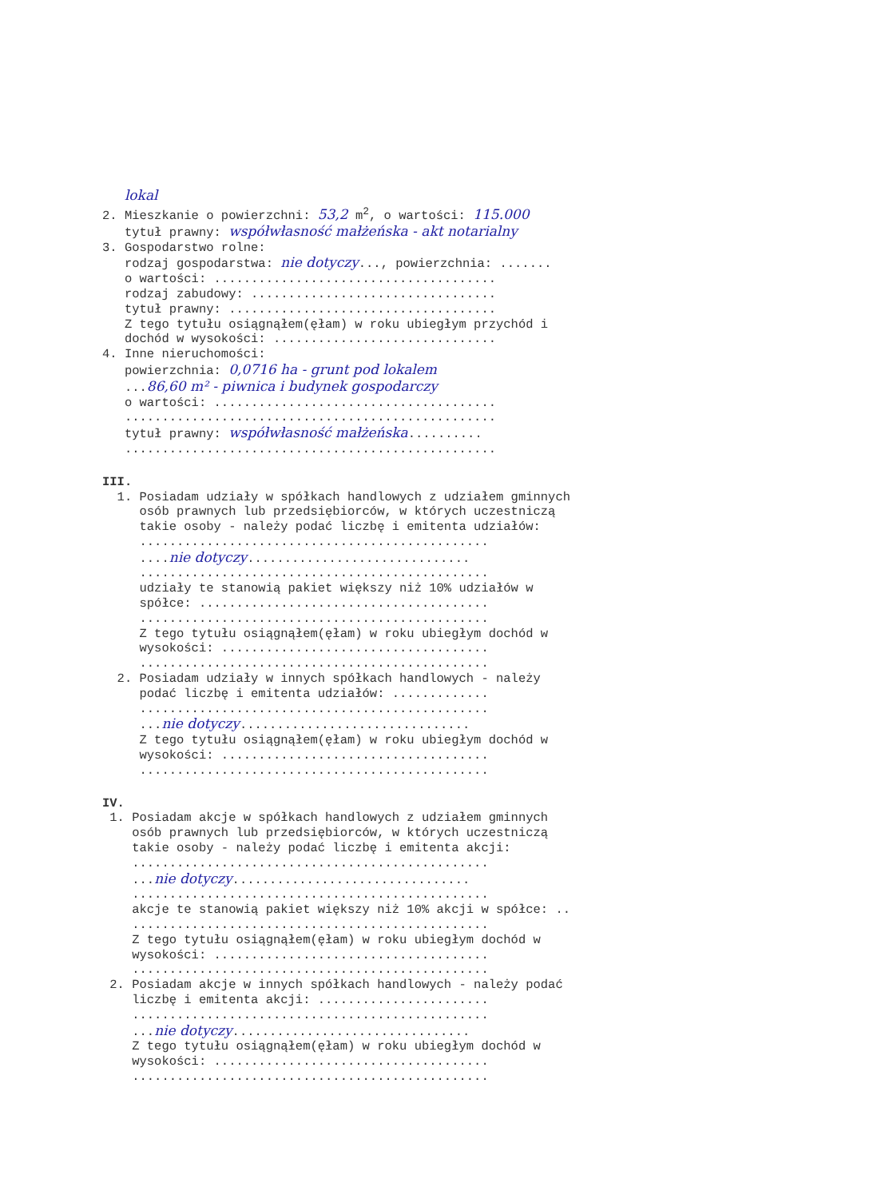lokal
2. Mieszkanie o powierzchni: 53,2 m<sup>2</sup>, o wartości: 115.000
tytuł prawny: współwłasność małżeńska - akt notarialny
3. Gospodarstwo rolne:
rodzaj gospodarstwa: nie dotyczy..., powierzchnia: .......
o wartości: ......................................
rodzaj zabudowy: .................................
tytuł prawny: ....................................
Z tego tytułu osiągnąłem(ęłam) w roku ubiegłym przychód i
dochód w wysokości: ..............................
4. Inne nieruchomości:
powierzchnia: 0,0716 ha - grunt pod lokalem
...86,60 m² - piwnica i budynek gospodarczy
o wartości: ......................................
..................................................
tytuł prawny: współwłasność małżeńska..........
..................................................
III.
1. Posiadam udziały w spółkach handlowych z udziałem gminnych
osób prawnych lub przedsiębiorców, w których uczestniczą
takie osoby - należy podać liczbę i emitenta udziałów:
...............................................
....nie dotyczy..............................
...............................................
udziały te stanowią pakiet większy niż 10% udziałów w
spółce: .......................................
...............................................
Z tego tytułu osiągnąłem(ęłam) w roku ubiegłym dochód w
wysokości: ....................................
...............................................
2. Posiadam udziały w innych spółkach handlowych - należy
podać liczbę i emitenta udziałów: .............
...............................................
...nie dotyczy...............................
Z tego tytułu osiągnąłem(ęłam) w roku ubiegłym dochód w
wysokości: ....................................
...............................................
IV.
1. Posiadam akcje w spółkach handlowych z udziałem gminnych
osób prawnych lub przedsiębiorców, w których uczestniczą
takie osoby - należy podać liczbę i emitenta akcji:
................................................
...nie dotyczy................................
................................................
akcje te stanowią pakiet większy niż 10% akcji w spółce: ..
................................................
Z tego tytułu osiągnąłem(ęłam) w roku ubiegłym dochód w
wysokości: .....................................
................................................
2. Posiadam akcje w innych spółkach handlowych - należy podać
liczbę i emitenta akcji: .......................
................................................
...nie dotyczy................................
Z tego tytułu osiągnąłem(ęłam) w roku ubiegłym dochód w
wysokości: .....................................
................................................